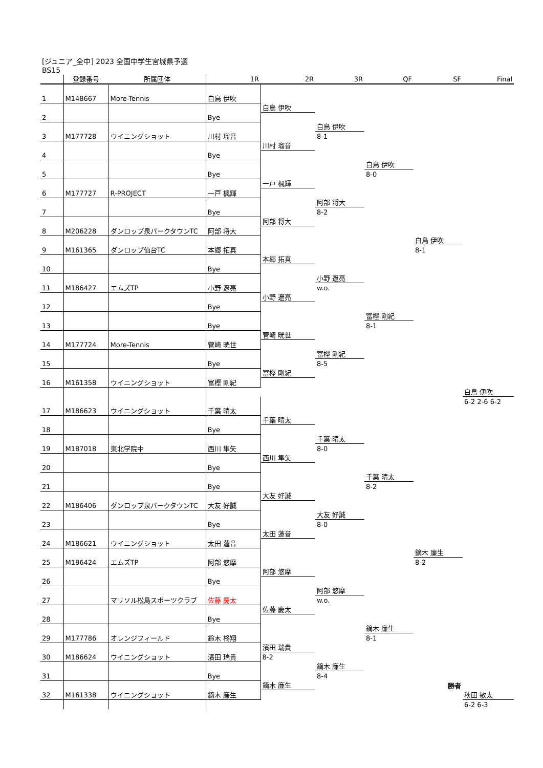[ジュニア_全中] 2023 全国中学生宮城県予選
BS15
| | 登録番号 | 所属団体 | 1R | 2R | 3R | QF | SF | Final |
| --- | --- | --- | --- | --- | --- | --- | --- | --- |
| 1 | M148667 | More-Tennis | 白鳥 伊吹 | | | | | |
| 2 | | | Bye | 白鳥 伊吹 | | | | |
| 3 | M177728 | ウイニングショット | 川村 瑠音 | | 白鳥 伊吹 | | | |
| | | | | | 8-1 | | | |
| 4 | | | Bye | 川村 瑠音 | | | | |
| 5 | | | Bye | | | 白鳥 伊吹 | | |
| | | | | | | 8-0 | | |
| 6 | M177727 | R-PROJECT | 一戸 楓輝 | 一戸 楓輝 | | | | |
| 7 | | | Bye | | 阿部 将大 | | | |
| | | | | | 8-2 | | | |
| 8 | M206228 | ダンロップ泉パークタウンTC | 阿部 将大 | 阿部 将大 | | | | |
| 9 | M161365 | ダンロップ仙台TC | 本郷 拓真 | | | | 白鳥 伊吹 | |
| | | | | | | | 8-1 | |
| 10 | | | Bye | 本郷 拓真 | | | | |
| 11 | M186427 | エムズTP | 小野 遼亮 | | 小野 遼亮 | | | |
| | | | | | w.o. | | | |
| 12 | | | Bye | 小野 遼亮 | | | | |
| 13 | | | Bye | | | 富樫 剛紀 | | |
| | | | | | | 8-1 | | |
| 14 | M177724 | More-Tennis | 菅崎 晄世 | 菅崎 晄世 | | | | |
| 15 | | | Bye | | 富樫 剛紀 | | | |
| | | | | | 8-5 | | | |
| 16 | M161358 | ウイニングショット | 富樫 剛紀 | 富樫 剛紀 | | | | |
| | | | | | | | | 白鳥 伊吹 |
| 17 | M186623 | ウイニングショット | 千葉 晴太 | | | | | 6-2 2-6 6-2 |
| 18 | | | Bye | 千葉 晴太 | | | | |
| 19 | M187018 | 東北学院中 | 西川 隼矢 | | 千葉 晴太 | | | |
| | | | | | 8-0 | | | |
| 20 | | | Bye | 西川 隼矢 | | | | |
| 21 | | | Bye | | | 千葉 晴太 | | |
| | | | | | | 8-2 | | |
| 22 | M186406 | ダンロップ泉パークタウンTC | 大友 好誠 | 大友 好誠 | | | | |
| 23 | | | Bye | | 大友 好誠 | | | |
| | | | | | 8-0 | | | |
| 24 | M186621 | ウイニングショット | 太田 蓮音 | 太田 蓮音 | | | | |
| 25 | M186424 | エムズTP | 阿部 悠摩 | | | | 鏑木 廉生 | |
| | | | | | | | 8-2 | |
| 26 | | | Bye | 阿部 悠摩 | | | | |
| 27 | | マリソル松島スポーツクラブ | 佐藤 慶太 | | 阿部 悠摩 | | | |
| | | | | | w.o. | | | |
| 28 | | | Bye | 佐藤 慶太 | | | | |
| 29 | M177786 | オレンジフィールド | 鈴木 柊翔 | | | 鏑木 廉生 | | |
| | | | | | | 8-1 | | |
| 30 | M186624 | ウイニングショット | 濱田 瑞貴 | 濱田 瑞貴 | | | | |
| | | | | 8-2 | | | | |
| 31 | | | Bye | | 鏑木 廉生 | | | |
| | | | | | 8-4 | | | |
| 32 | M161338 | ウイニングショット | 鏑木 廉生 | 鏑木 廉生 | | | 勝者 | |
| | | | | | | | | 秋田 敏太 |
| | | | | | | | | 6-2 6-3 |